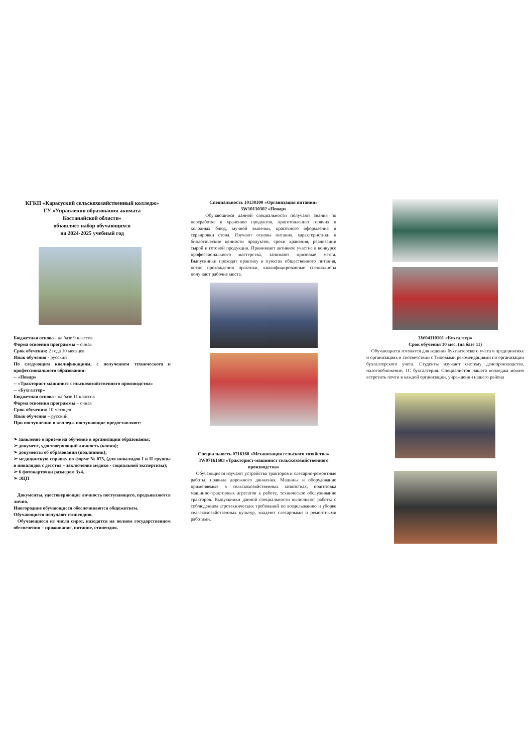КГКП «Карасуский сельскохозяйственный колледж»
ГУ «Управления образования акимата
Костанайской области»
объявляет набор обучающихся
на 2024-2025 учебный год
Бюджетная основа - на базе 9 классов
Форма освоения программы – очная
Срок обучения: 2 года 10 месяцев
Язык обучения - русский
По следующим квалификациям, с получением технического и профессионального образования:
-- «Повар»
-- «Тракторист машинист сельскохозяйственного производства»
-- «Бухгалтер»
Бюджетная основа - на базе 11 классов
Форма освоения программы – очная
Срок обучения: 10 месяцев
Язык обучения – русский
При поступлении в колледж поступающие предоставляют:
➢ заявление о приеме на обучение в организации образования;
➢ документ, удостоверяющий личность (копия);
➢ документы об образовании (подлинник);
➢ медицинскую справку по форме № 075, (для инвалидов I и II группы и инвалидов с детства – заключение медико - социальной экспертизы);
➢ 6 фотокарточки размером 3х4.
➢ ЭЦП
Документы, удостоверяющие личность поступающего, предъявляются лично.
Иногородние обучающиеся обеспечиваются общежитием.
Обучающиеся получают стипендию.
Обучающиеся из числа сирот, находятся на полном государственном обеспечении – проживание, питание, стипендия.
Специальность 10130300 «Организация питания»
3W10130302 «Повар»
Обучающиеся данной специальности получают знания по переработке и хранению продуктов, приготовлению горячих и холодных блюд, мучной выпечки, красочного оформления и сервировки стола. Изучают основы питания, характеристики и биологические ценности продуктов, сроки хранения, реализации сырой и готовой продукции. Принимают активное участие в конкурсе профессионального мастерства, занимают призовые места. Выпускники проходят практику в пунктах общественного питания, после прохождения практики, квалифицированные специалисты получают рабочие места.
Специальность 0716160 «Механизация сельского хозяйства» 3W07161603 «Тракторист-машинист сельскохозяйственного производства»
Обучающиеся изучают устройства тракторов и слесарно-ремонтные работы, правила дорожного движения. Машины и оборудование применяемые в сельскохозяйственных хозяйствах, подготовка машинно-тракторных агрегатов к работе, техническое обслуживание тракторов. Выпускники данной специальности выполняют работы с соблюдением агротехнических требований по возделыванию и уборке сельскохозяйственных культур, владеют слесарными и ремонтными работами.
3W04110101 «Бухгалтер»
Срок обучения 10 мес. (на базе 11)
Обучающиеся готовятся для ведения бухгалтерского учета в предприятиях и организациях в соответствии с Типовыми рекомендациями по организации бухгалтерского учета. Студенты изучают систему делопроизводства, налогообложение, 1С бухгалтерия. Специалистов нашего колледжа можно встретить почти в каждой организации, учреждении нашего района